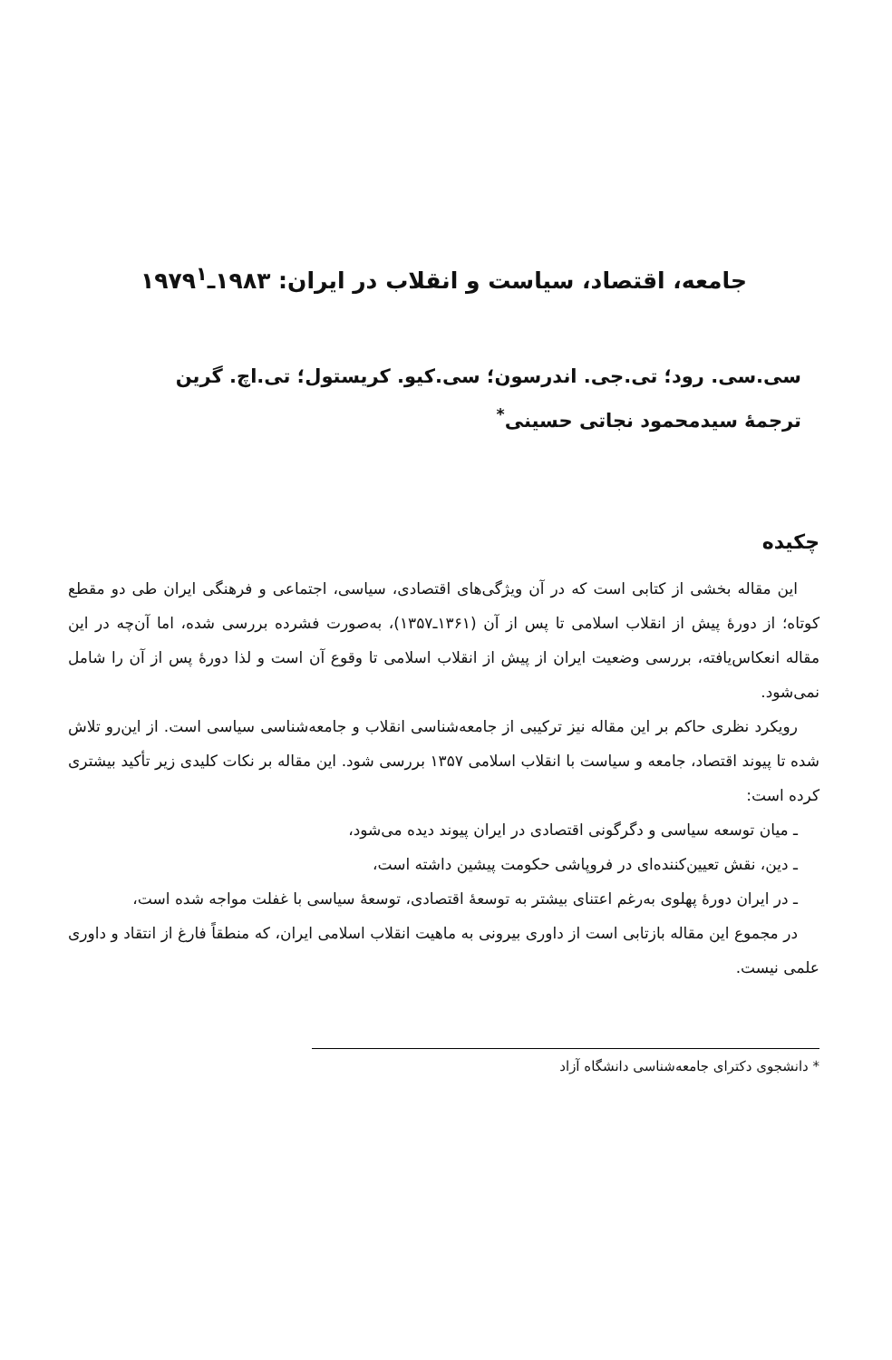جامعه، اقتصاد، سیاست و انقلاب در ایران: ۱۹۸۳ـ۱۹۷۹<sup>۱</sup>
سی.سی. رود؛ تی.جی. اندرسون؛ سی.کیو. کریستول؛ تی.اچ. گرین
ترجمهٔ سیدمحمود نجاتی حسینی<sup>*</sup>
چکیده
این مقاله بخشی از کتابی است که در آن ویژگی‌های اقتصادی، سیاسی، اجتماعی و فرهنگی ایران طی دو مقطع کوتاه؛ از دورهٔ پیش از انقلاب اسلامی تا پس از آن (۱۳۶۱ـ۱۳۵۷)، به‌صورت فشرده بررسی شده، اما آن‌چه در این مقاله انعکاس‌یافته، بررسی وضعیت ایران از پیش از انقلاب اسلامی تا وقوع آن است و لذا دورهٔ پس از آن را شامل نمی‌شود.
رویکرد نظری حاکم بر این مقاله نیز ترکیبی از جامعه‌شناسی انقلاب و جامعه‌شناسی سیاسی است. از این‌رو تلاش شده تا پیوند اقتصاد، جامعه و سیاست با انقلاب اسلامی ۱۳۵۷ بررسی شود. این مقاله بر نکات کلیدی زیر تأکید بیشتری کرده است:
ـ میان توسعه سیاسی و دگرگونی اقتصادی در ایران پیوند دیده می‌شود،
ـ دین، نقش تعیین‌کننده‌ای در فروپاشی حکومت پیشین داشته است،
ـ در ایران دورهٔ پهلوی به‌رغم اعتنای بیشتر به توسعهٔ اقتصادی، توسعهٔ سیاسی با غفلت مواجه شده است،
در مجموع این مقاله بازتابی است از داوری بیرونی به ماهیت انقلاب اسلامی ایران، که منطقاً فارغ از انتقاد و داوری علمی نیست.
* دانشجوی دکترای جامعه‌شناسی دانشگاه آزاد